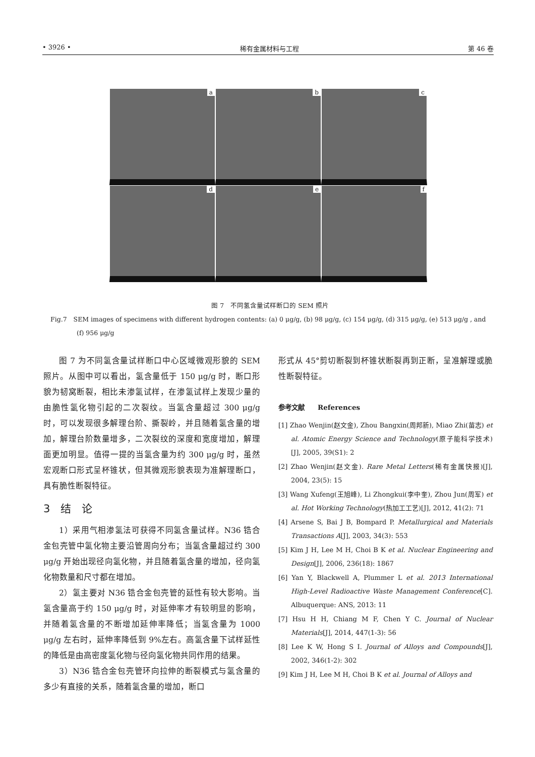• 3926 • 稀有金属材料与工程 第 46 卷
a
b
c
d
e
f
图 7　不同氢含量试样断口的 SEM 照片
Fig.7　SEM images of specimens with different hydrogen contents: (a) 0 μg/g, (b) 98 μg/g, (c) 154 μg/g, (d) 315 μg/g, (e) 513 μg/g , and (f) 956 μg/g
图 7 为不同氢含量试样断口中心区域微观形貌的 SEM 照片。从图中可以看出，氢含量低于 150 μg/g 时，断口形貌为韧窝断裂，相比未渗氢试样，在渗氢试样上发现少量的由脆性氢化物引起的二次裂纹。当氢含量超过 300 μg/g 时，可以发现很多解理台阶、撕裂岭，并且随着氢含量的增加，解理台阶数量增多，二次裂纹的深度和宽度增加，解理面更加明显。值得一提的当氢含量为约 300 μg/g 时，虽然宏观断口形式呈杯锥状，但其微观形貌表现为准解理断口，具有脆性断裂特征。
3　结　论
1）采用气相渗氢法可获得不同氢含量试样。N36 锆合金包壳管中氢化物主要沿管周向分布；当氢含量超过约 300 μg/g 开始出现径向氢化物，并且随着氢含量的增加，径向氢化物数量和尺寸都在增加。
2）氢主要对 N36 锆合金包壳管的延性有较大影响。当氢含量高于约 150 μg/g 时，对延伸率才有较明显的影响，并随着氢含量的不断增加延伸率降低；当氢含量为 1000 μg/g 左右时，延伸率降低到 9%左右。高氢含量下试样延性的降低是由高密度氢化物与径向氢化物共同作用的结果。
3）N36 锆合金包壳管环向拉伸的断裂模式与氢含量的多少有直接的关系，随着氢含量的增加，断口
形式从 45°剪切断裂到杯锥状断裂再到正断，呈准解理或脆性断裂特征。
参考文献　　References
[1] Zhao Wenjin(赵文金), Zhou Bangxin(周邦新), Miao Zhi(苗志) et al. Atomic Energy Science and Technology(原子能科学技术)[J], 2005, 39(S1): 2
[2] Zhao Wenjin(赵文金). Rare Metal Letters(稀有金属快报)[J], 2004, 23(5): 15
[3] Wang Xufeng(王旭峰), Li Zhongkui(李中奎), Zhou Jun(周军) et al. Hot Working Technology(热加工工艺)[J], 2012, 41(2): 71
[4] Arsene S, Bai J B, Bompard P. Metallurgical and Materials Transactions A[J], 2003, 34(3): 553
[5] Kim J H, Lee M H, Choi B K et al. Nuclear Engineering and Design[J], 2006, 236(18): 1867
[6] Yan Y, Blackwell A, Plummer L et al. 2013 International High-Level Radioactive Waste Management Conference[C]. Albuquerque: ANS, 2013: 11
[7] Hsu H H, Chiang M F, Chen Y C. Journal of Nuclear Materials[J], 2014, 447(1-3): 56
[8] Lee K W, Hong S I. Journal of Alloys and Compounds[J], 2002, 346(1-2): 302
[9] Kim J H, Lee M H, Choi B K et al. Journal of Alloys and